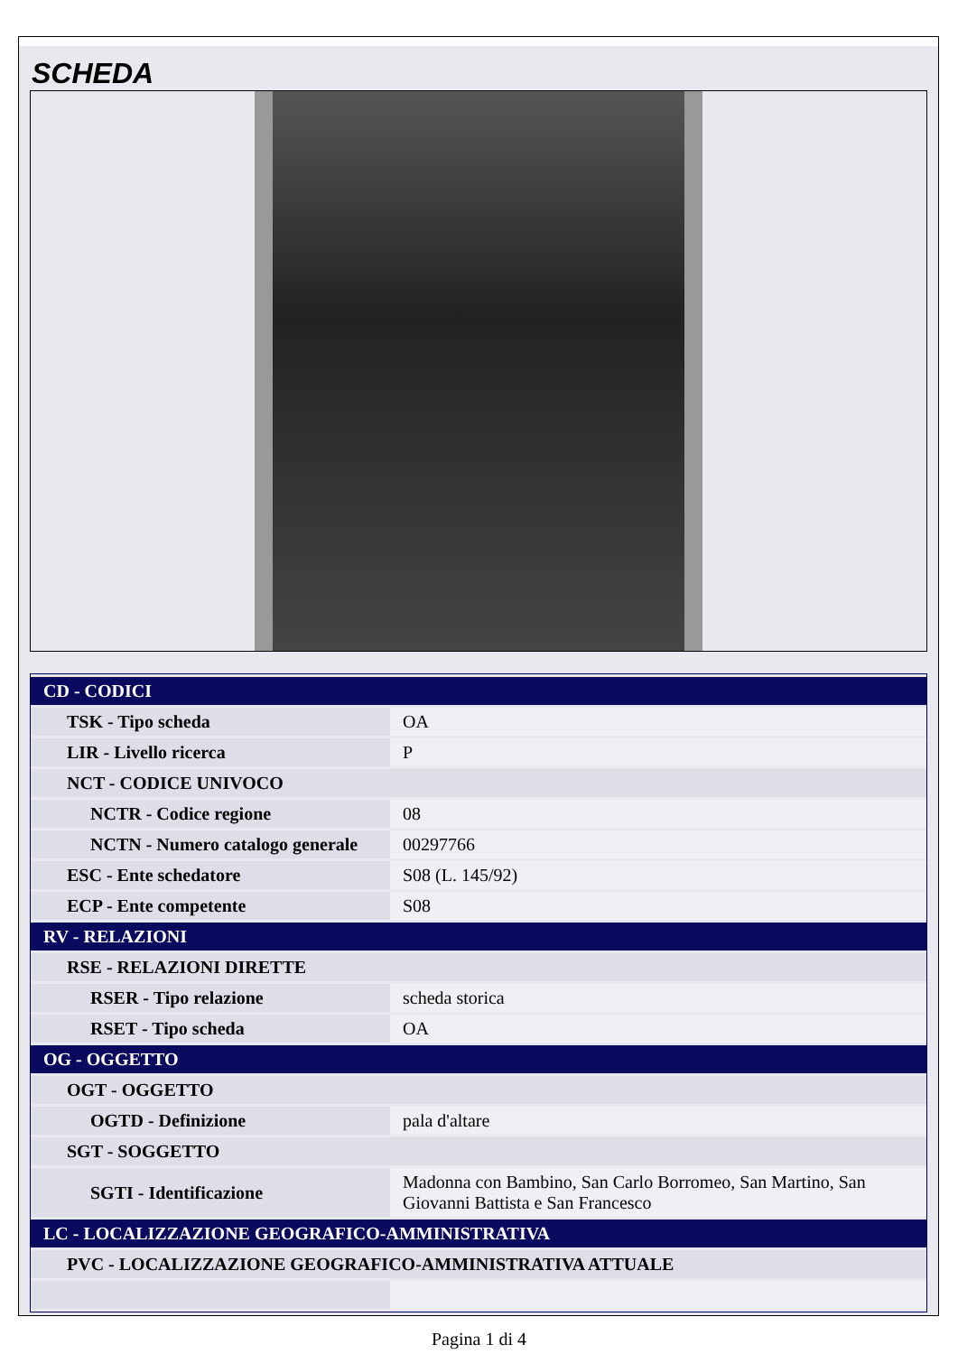SCHEDA
| CD - CODICI | |
| TSK - Tipo scheda | OA |
| LIR - Livello ricerca | P |
| NCT - CODICE UNIVOCO | |
| NCTR - Codice regione | 08 |
| NCTN - Numero catalogo generale | 00297766 |
| ESC - Ente schedatore | S08 (L. 145/92) |
| ECP - Ente competente | S08 |
| RV - RELAZIONI | |
| RSE - RELAZIONI DIRETTE | |
| RSER - Tipo relazione | scheda storica |
| RSET - Tipo scheda | OA |
| OG - OGGETTO | |
| OGT - OGGETTO | |
| OGTD - Definizione | pala d'altare |
| SGT - SOGGETTO | |
| SGTI - Identificazione | Madonna con Bambino, San Carlo Borromeo, San Martino, San Giovanni Battista e San Francesco |
| LC - LOCALIZZAZIONE GEOGRAFICO-AMMINISTRATIVA | |
| PVC - LOCALIZZAZIONE GEOGRAFICO-AMMINISTRATIVA ATTUALE | |
Pagina 1 di 4